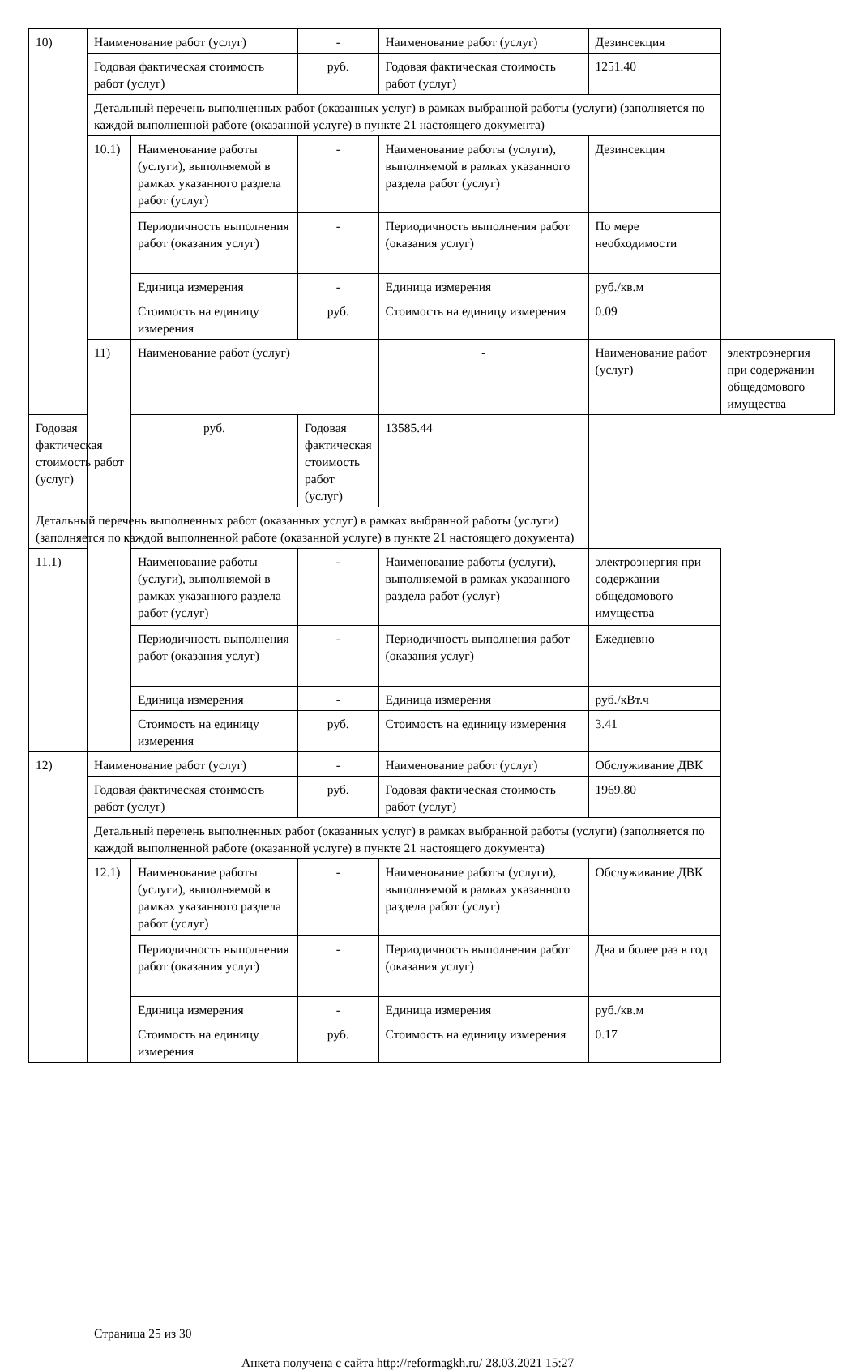| 10) | Наименование работ (услуг) | | - | Наименование работ (услуг) | Дезинсекция | |
| | Годовая фактическая стоимость работ (услуг) | | руб. | Годовая фактическая стоимость работ (услуг) | 1251.40 | |
| | Детальный перечень выполненных работ (оказанных услуг) в рамках выбранной работы (услуги) (заполняется по каждой выполненной работе (оказанной услуге) в пункте 21 настоящего документа) | | | | | |
| | 10.1) | Наименование работы (услуги), выполняемой в рамках указанного раздела работ (услуг) | - | Наименование работы (услуги), выполняемой в рамках указанного раздела работ (услуг) | Дезинсекция | |
| | | Периодичность выполнения работ (оказания услуг) | - | Периодичность выполнения работ (оказания услуг) | По мере необходимости | |
| | | Единица измерения | - | Единица измерения | руб./кв.м | |
| | | Стоимость на единицу измерения | руб. | Стоимость на единицу измерения | 0.09 | |
| | 11) | Наименование работ (услуг) | | - | Наименование работ (услуг) | электроэнергия при содержании общедомового имущества |
| Годовая фактическая стоимость работ (услуг) | | руб. | Годовая фактическая стоимость работ (услуг) | 13585.44 | | |
| Детальный перечень выполненных работ (оказанных услуг) в рамках выбранной работы (услуги) (заполняется по каждой выполненной работе (оказанной услуге) в пункте 21 настоящего документа) | | | | | | |
| 11.1) | | Наименование работы (услуги), выполняемой в рамках указанного раздела работ (услуг) | - | Наименование работы (услуги), выполняемой в рамках указанного раздела работ (услуг) | электроэнергия при содержании общедомового имущества | |
| | | Периодичность выполнения работ (оказания услуг) | - | Периодичность выполнения работ (оказания услуг) | Ежедневно | |
| | | Единица измерения | - | Единица измерения | руб./кВт.ч | |
| | | Стоимость на единицу измерения | руб. | Стоимость на единицу измерения | 3.41 | |
| 12) | Наименование работ (услуг) | | - | Наименование работ (услуг) | Обслуживание ДВК | |
| | Годовая фактическая стоимость работ (услуг) | | руб. | Годовая фактическая стоимость работ (услуг) | 1969.80 | |
| | Детальный перечень выполненных работ (оказанных услуг) в рамках выбранной работы (услуги) (заполняется по каждой выполненной работе (оказанной услуге) в пункте 21 настоящего документа) | | | | | |
| | 12.1) | Наименование работы (услуги), выполняемой в рамках указанного раздела работ (услуг) | - | Наименование работы (услуги), выполняемой в рамках указанного раздела работ (услуг) | Обслуживание ДВК | |
| | | Периодичность выполнения работ (оказания услуг) | - | Периодичность выполнения работ (оказания услуг) | Два и более раз в год | |
| | | Единица измерения | - | Единица измерения | руб./кв.м | |
| | | Стоимость на единицу измерения | руб. | Стоимость на единицу измерения | 0.17 | |
Страница 25 из 30
Анкета получена с сайта http://reformagkh.ru/ 28.03.2021 15:27